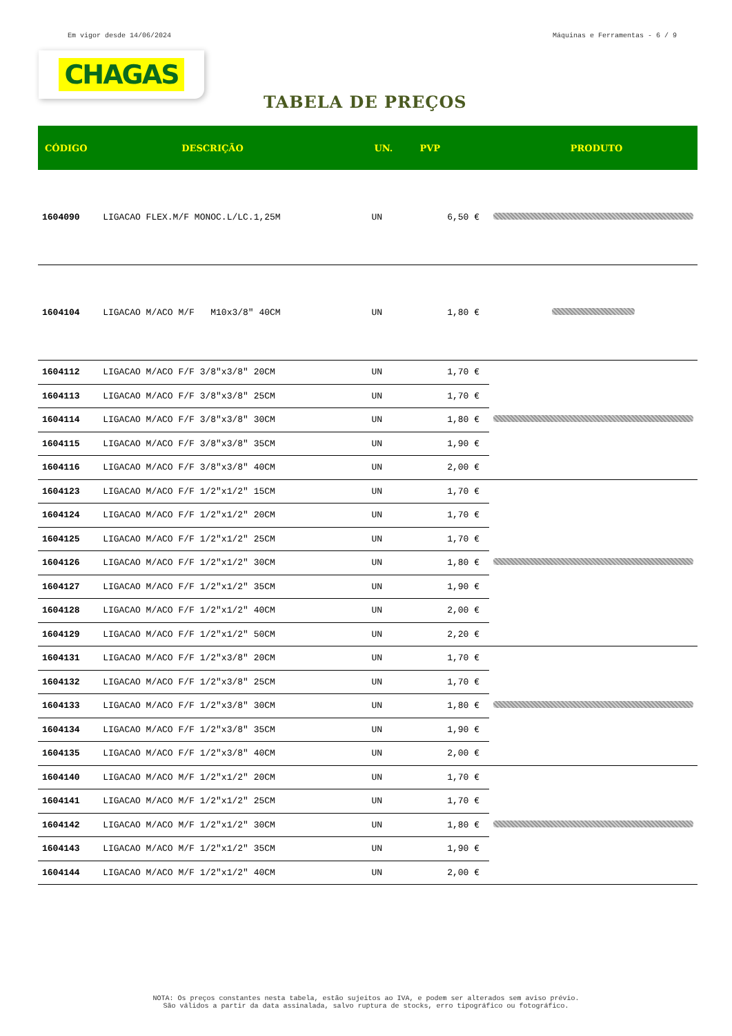Em vigor desde 14/06/2024 Máquinas e Ferramentas - 6 / 9
CHAGAS
TABELA DE PREÇOS
| CÓDIGO | DESCRIÇÃO | UN. | PVP | PRODUTO |
| --- | --- | --- | --- | --- |
| 1604090 | LIGACAO FLEX.M/F MONOC.L/LC.1,25M | UN | 6,50 € | |
| 1604104 | LIGACAO M/ACO M/F M10x3/8" 40CM | UN | 1,80 € | |
| 1604112 | LIGACAO M/ACO F/F 3/8"x3/8" 20CM | UN | 1,70 € | |
| 1604113 | LIGACAO M/ACO F/F 3/8"x3/8" 25CM | UN | 1,70 € | |
| 1604114 | LIGACAO M/ACO F/F 3/8"x3/8" 30CM | UN | 1,80 € | |
| 1604115 | LIGACAO M/ACO F/F 3/8"x3/8" 35CM | UN | 1,90 € | |
| 1604116 | LIGACAO M/ACO F/F 3/8"x3/8" 40CM | UN | 2,00 € | |
| 1604123 | LIGACAO M/ACO F/F 1/2"x1/2" 15CM | UN | 1,70 € | |
| 1604124 | LIGACAO M/ACO F/F 1/2"x1/2" 20CM | UN | 1,70 € | |
| 1604125 | LIGACAO M/ACO F/F 1/2"x1/2" 25CM | UN | 1,70 € | |
| 1604126 | LIGACAO M/ACO F/F 1/2"x1/2" 30CM | UN | 1,80 € | |
| 1604127 | LIGACAO M/ACO F/F 1/2"x1/2" 35CM | UN | 1,90 € | |
| 1604128 | LIGACAO M/ACO F/F 1/2"x1/2" 40CM | UN | 2,00 € | |
| 1604129 | LIGACAO M/ACO F/F 1/2"x1/2" 50CM | UN | 2,20 € | |
| 1604131 | LIGACAO M/ACO F/F 1/2"x3/8" 20CM | UN | 1,70 € | |
| 1604132 | LIGACAO M/ACO F/F 1/2"x3/8" 25CM | UN | 1,70 € | |
| 1604133 | LIGACAO M/ACO F/F 1/2"x3/8" 30CM | UN | 1,80 € | |
| 1604134 | LIGACAO M/ACO F/F 1/2"x3/8" 35CM | UN | 1,90 € | |
| 1604135 | LIGACAO M/ACO F/F 1/2"x3/8" 40CM | UN | 2,00 € | |
| 1604140 | LIGACAO M/ACO M/F 1/2"x1/2" 20CM | UN | 1,70 € | |
| 1604141 | LIGACAO M/ACO M/F 1/2"x1/2" 25CM | UN | 1,70 € | |
| 1604142 | LIGACAO M/ACO M/F 1/2"x1/2" 30CM | UN | 1,80 € | |
| 1604143 | LIGACAO M/ACO M/F 1/2"x1/2" 35CM | UN | 1,90 € | |
| 1604144 | LIGACAO M/ACO M/F 1/2"x1/2" 40CM | UN | 2,00 € | |
NOTA: Os preços constantes nesta tabela, estão sujeitos ao IVA, e podem ser alterados sem aviso prévio.
São válidos a partir da data assinalada, salvo ruptura de stocks, erro tipográfico ou fotográfico.